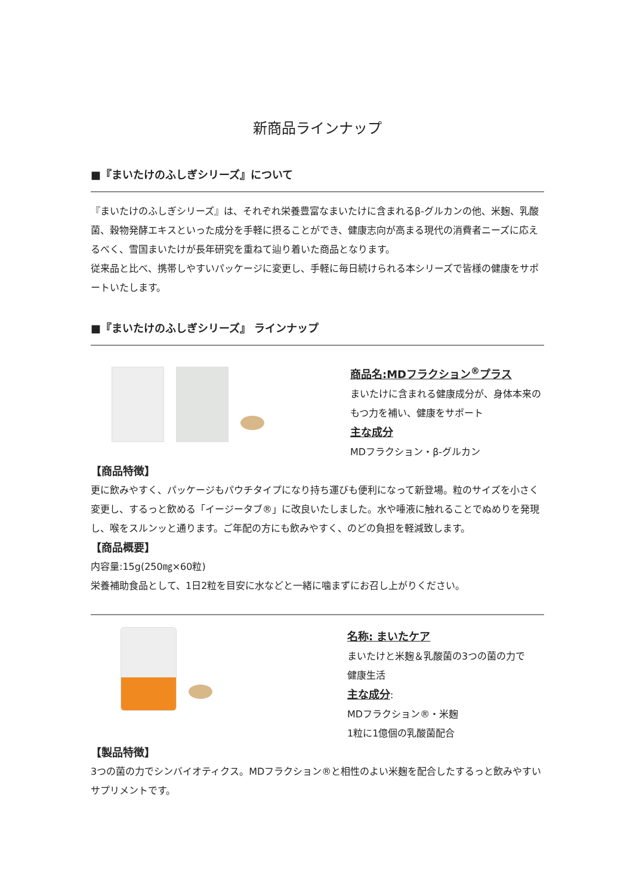新商品ラインナップ
■『まいたけのふしぎシリーズ』について
『まいたけのふしぎシリーズ』は、それぞれ栄養豊富なまいたけに含まれるβ-グルカンの他、米麹、乳酸菌、穀物発酵エキスといった成分を手軽に摂ることができ、健康志向が高まる現代の消費者ニーズに応えるべく、雪国まいたけが長年研究を重ねて辿り着いた商品となります。
従来品と比べ、携帯しやすいパッケージに変更し、手軽に毎日続けられる本シリーズで皆様の健康をサポートいたします。
■『まいたけのふしぎシリーズ』 ラインナップ
商品名:MDフラクション<sup>®</sup>プラス
まいたけに含まれる健康成分が、身体本来の
もつ力を補い、健康をサポート
主な成分
MDフラクション・β-グルカン
【商品特徴】
更に飲みやすく、パッケージもパウチタイプになり持ち運びも便利になって新登場。粒のサイズを小さく変更し、するっと飲める「イージータブ®」に改良いたしました。水や唾液に触れることでぬめりを発現し、喉をスルンッと通ります。ご年配の方にも飲みやすく、のどの負担を軽減致します。
【商品概要】
内容量:15g(250㎎×60粒)
栄養補助食品として、1日2粒を目安に水などと一緒に噛まずにお召し上がりください。
名称: まいたケア
まいたけと米麹＆乳酸菌の3つの菌の力で
健康生活
主な成分:
MDフラクション®・米麹
1粒に1億個の乳酸菌配合
【製品特徴】
3つの菌の力でシンバイオティクス。MDフラクション®と相性のよい米麹を配合したするっと飲みやすいサプリメントです。